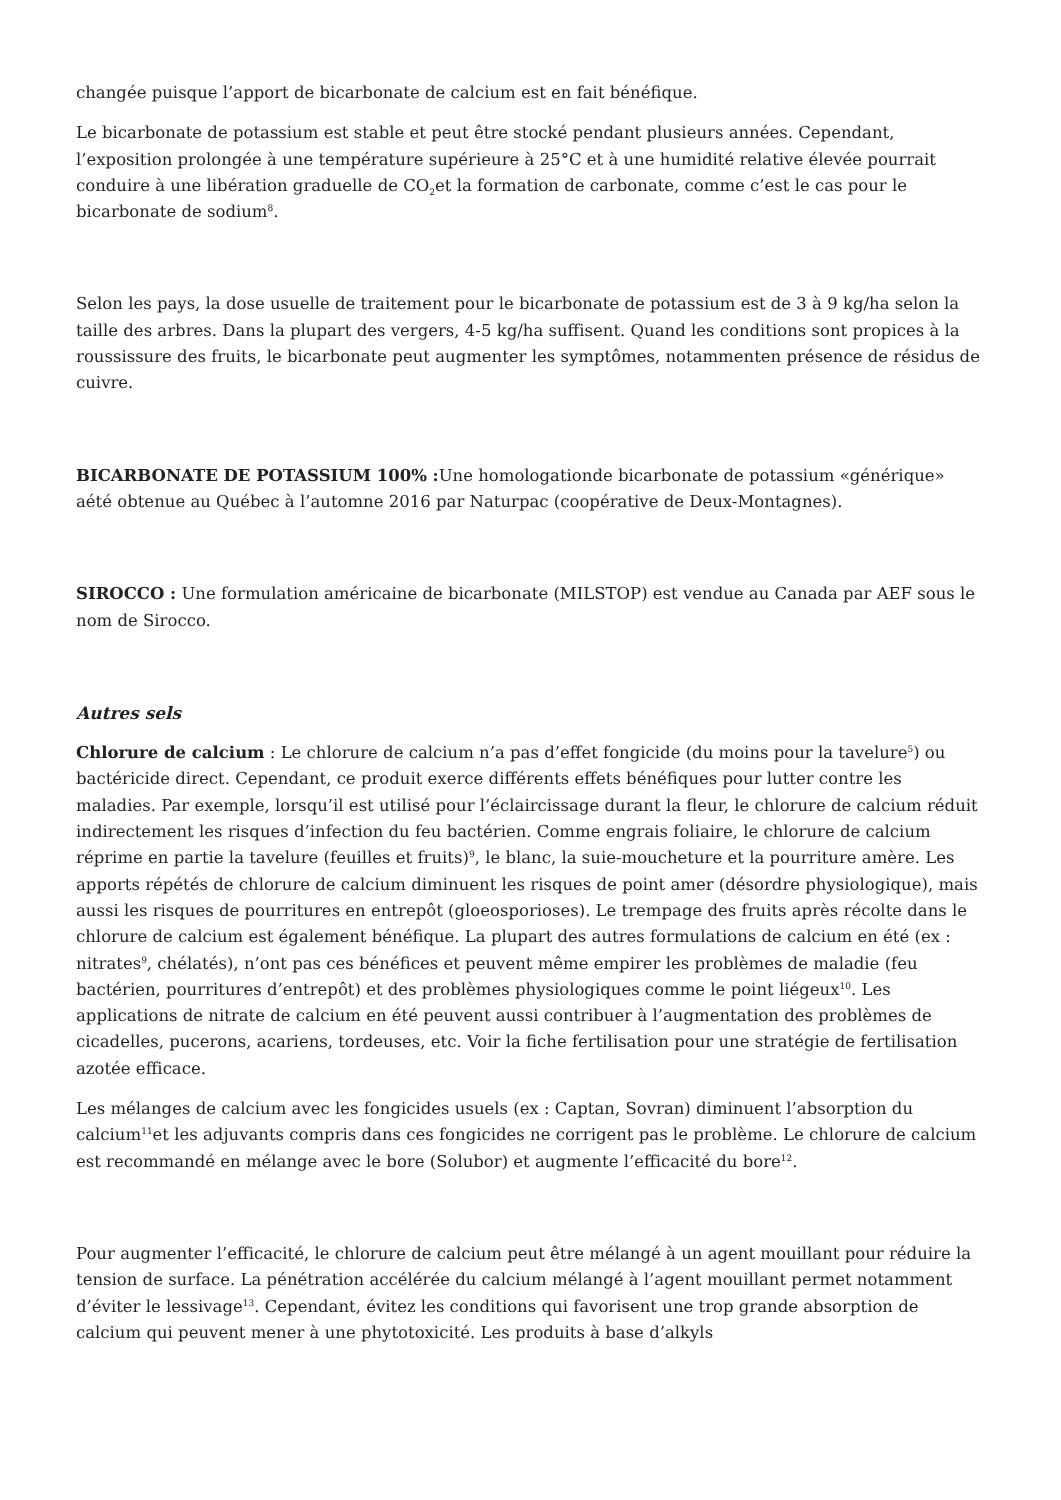changée puisque l’apport de bicarbonate de calcium est en fait bénéfique.
Le bicarbonate de potassium est stable et peut être stocké pendant plusieurs années. Cependant, l’exposition prolongée à une température supérieure à 25°C et à une humidité relative élevée pourrait conduire à une libération graduelle de CO<sub>2</sub>et la formation de carbonate, comme c’est le cas pour le bicarbonate de sodium<sup>8</sup>.
Selon les pays, la dose usuelle de traitement pour le bicarbonate de potassium est de 3 à 9 kg/ha selon la taille des arbres. Dans la plupart des vergers, 4-5 kg/ha suffisent. Quand les conditions sont propices à la roussissure des fruits, le bicarbonate peut augmenter les symptômes, notammenten présence de résidus de cuivre.
BICARBONATE DE POTASSIUM 100% : Une homologationde bicarbonate de potassium «générique» aété obtenue au Québec à l’automne 2016 par Naturpac (coopérative de Deux-Montagnes).
SIROCCO : Une formulation américaine de bicarbonate (MILSTOP) est vendue au Canada par AEF sous le nom de Sirocco.
Autres sels
Chlorure de calcium : Le chlorure de calcium n’a pas d’effet fongicide (du moins pour la tavelure<sup>5</sup>) ou bactéricide direct. Cependant, ce produit exerce différents effets bénéfiques pour lutter contre les maladies. Par exemple, lorsqu’il est utilisé pour l’éclaircissage durant la fleur, le chlorure de calcium réduit indirectement les risques d’infection du feu bactérien. Comme engrais foliaire, le chlorure de calcium réprime en partie la tavelure (feuilles et fruits)<sup>9</sup>, le blanc, la suie-moucheture et la pourriture amère. Les apports répétés de chlorure de calcium diminuent les risques de point amer (désordre physiologique), mais aussi les risques de pourritures en entrepôt (gloeosporioses). Le trempage des fruits après récolte dans le chlorure de calcium est également bénéfique. La plupart des autres formulations de calcium en été (ex : nitrates<sup>9</sup>, chélatés), n’ont pas ces bénéfices et peuvent même empirer les problèmes de maladie (feu bactérien, pourritures d’entrepôt) et des problèmes physiologiques comme le point liégeux<sup>10</sup>. Les applications de nitrate de calcium en été peuvent aussi contribuer à l’augmentation des problèmes de cicadelles, pucerons, acariens, tordeuses, etc. Voir la fiche fertilisation pour une stratégie de fertilisation azotée efficace.
Les mélanges de calcium avec les fongicides usuels (ex : Captan, Sovran) diminuent l’absorption du calcium<sup>11</sup>et les adjuvants compris dans ces fongicides ne corrigent pas le problème. Le chlorure de calcium est recommandé en mélange avec le bore (Solubor) et augmente l’efficacité du bore<sup>12</sup>.
Pour augmenter l’efficacité, le chlorure de calcium peut être mélangé à un agent mouillant pour réduire la tension de surface. La pénétration accélérée du calcium mélangé à l’agent mouillant permet notamment d’éviter le lessivage<sup>13</sup>. Cependant, évitez les conditions qui favorisent une trop grande absorption de calcium qui peuvent mener à une phytotoxicité. Les produits à base d’alkyls